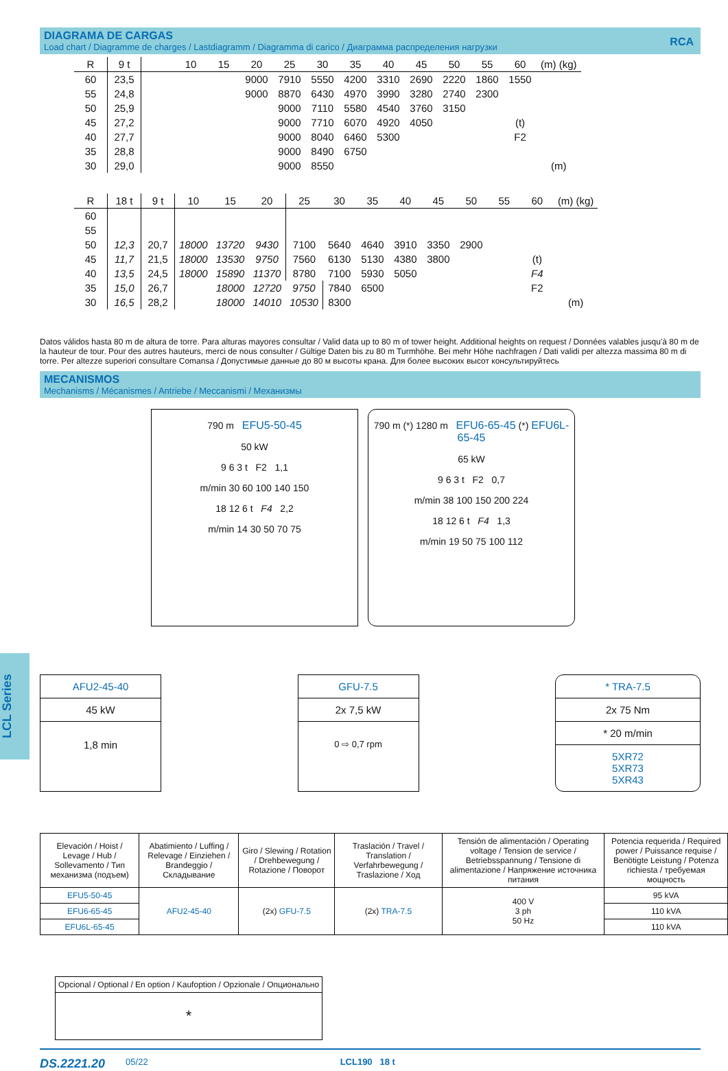DIAGRAMA DE CARGAS
Load chart / Diagramme de charges / Lastdiagramm / Diagramma di carico / Диаграмма распределения нагрузки
RCA
| R | 9 t | | 10 | 15 | 20 | 25 | 30 | 35 | 40 | 45 | 50 | 55 | 60 | (m) (kg) |
| --- | --- | --- | --- | --- | --- | --- | --- | --- | --- | --- | --- | --- | --- | --- |
| 60 | 23,5 | | | | 9000 | 7910 | 5550 | 4200 | 3310 | 2690 | 2220 | 1860 | 1550 | |
| 55 | 24,8 | | | | 9000 | 8870 | 6430 | 4970 | 3990 | 3280 | 2740 | 2300 | | |
| 50 | 25,9 | | | | | 9000 | 7110 | 5580 | 4540 | 3760 | 3150 | | | |
| 45 | 27,2 | | | | | 9000 | 7710 | 6070 | 4920 | 4050 | | | (t) | |
| 40 | 27,7 | | | | | 9000 | 8040 | 6460 | 5300 | | | | F2 | |
| 35 | 28,8 | | | | | 9000 | 8490 | 6750 | | | | | | |
| 30 | 29,0 | | | | | 9000 | 8550 | | | | | | | (m) |
| R | 18 t | 9 t | 10 | 15 | 20 | 25 | 30 | 35 | 40 | 45 | 50 | 55 | 60 | (m) (kg) |
| --- | --- | --- | --- | --- | --- | --- | --- | --- | --- | --- | --- | --- | --- | --- |
| 60 | | | | | | | | | | | | | | |
| 55 | | | | | | | | | | | | | | |
| 50 | 12,3 | 20,7 | 18000 | 13720 | 9430 | 7100 | 5640 | 4640 | 3910 | 3350 | 2900 | | | |
| 45 | 11,7 | 21,5 | 18000 | 13530 | 9750 | 7560 | 6130 | 5130 | 4380 | 3800 | | | (t) | |
| 40 | 13,5 | 24,5 | 18000 | 15890 | 11370 | 8780 | 7100 | 5930 | 5050 | | | | F4 | |
| 35 | 15,0 | 26,7 | | 18000 | 12720 | 9750 | 7840 | 6500 | | | | | F2 | |
| 30 | 16,5 | 28,2 | | 18000 | 14010 | 10530 | 8300 | | | | | | | (m) |
Datos válidos hasta 80 m de altura de torre. Para alturas mayores consultar / Valid data up to 80 m of tower height. Additional heights on request / Données valables jusqu'à 80 m de la hauteur de tour. Pour des autres hauteurs, merci de nous consulter / Gültige Daten bis zu 80 m Turmhöhe. Bei mehr Höhe nachfragen / Dati validi per altezza massima 80 m di torre. Per altezze superiori consultare Comansa / Допустимые данные до 80 м высоты крана. Для более высоких высот консультируйтесь
MECANISMOS
Mechanisms / Mécanismes / Antriebe / Meccanismi / Механизмы
790 m EFU5-50-45
50 kW
9 6 3 t F2 1,1
m/min 30 60 100 140 150
18 12 6 t F4 2,2
m/min 14 30 50 70 75
790 m (*) 1280 m EFU6-65-45 (*) EFU6L-65-45
65 kW
9 6 3 t F2 0,7
m/min 38 100 150 200 224
18 12 6 t F4 1,3
m/min 19 50 75 100 112
AFU2-45-40
45 kW
1,8 min
GFU-7.5
2x 7,5 kW
0 ⇨ 0,7 rpm
* TRA-7.5
2x 75 Nm
* 20 m/min
5XR72
5XR73
5XR43
| Elevación / Hoist / Levage / Hub / Sollevamento / Тип механизма (подъем) | Abatimiento / Luffing / Relevage / Einziehen / Brandeggio / Складывание | Giro / Slewing / Rotation / Drehbewegung / Rotazione / Поворот | Traslación / Travel / Translation / Verfahrbewegung / Traslazione / Ход | Tensión de alimentación / Operating voltage / Tension de service / Betriebsspannung / Tensione di alimentazione / Напряжение источника питания | Potencia requerida / Required power / Puissance requise / Benötigte Leistung / Potenza richiesta / требуемая мощность |
| --- | --- | --- | --- | --- | --- |
| EFU5-50-45 | AFU2-45-40 | (2x) GFU-7.5 | (2x) TRA-7.5 | 400 V 3 ph 50 Hz | 95 kVA |
| EFU6-65-45 | | | | | 110 kVA |
| EFU6L-65-45 | | | | | 110 kVA |
| Opcional / Optional / En option / Kaufoption / Opzionale / Опционально |
| --- |
| * |
LCL Series
DS.2221.20 05/22 LCL190 18 t